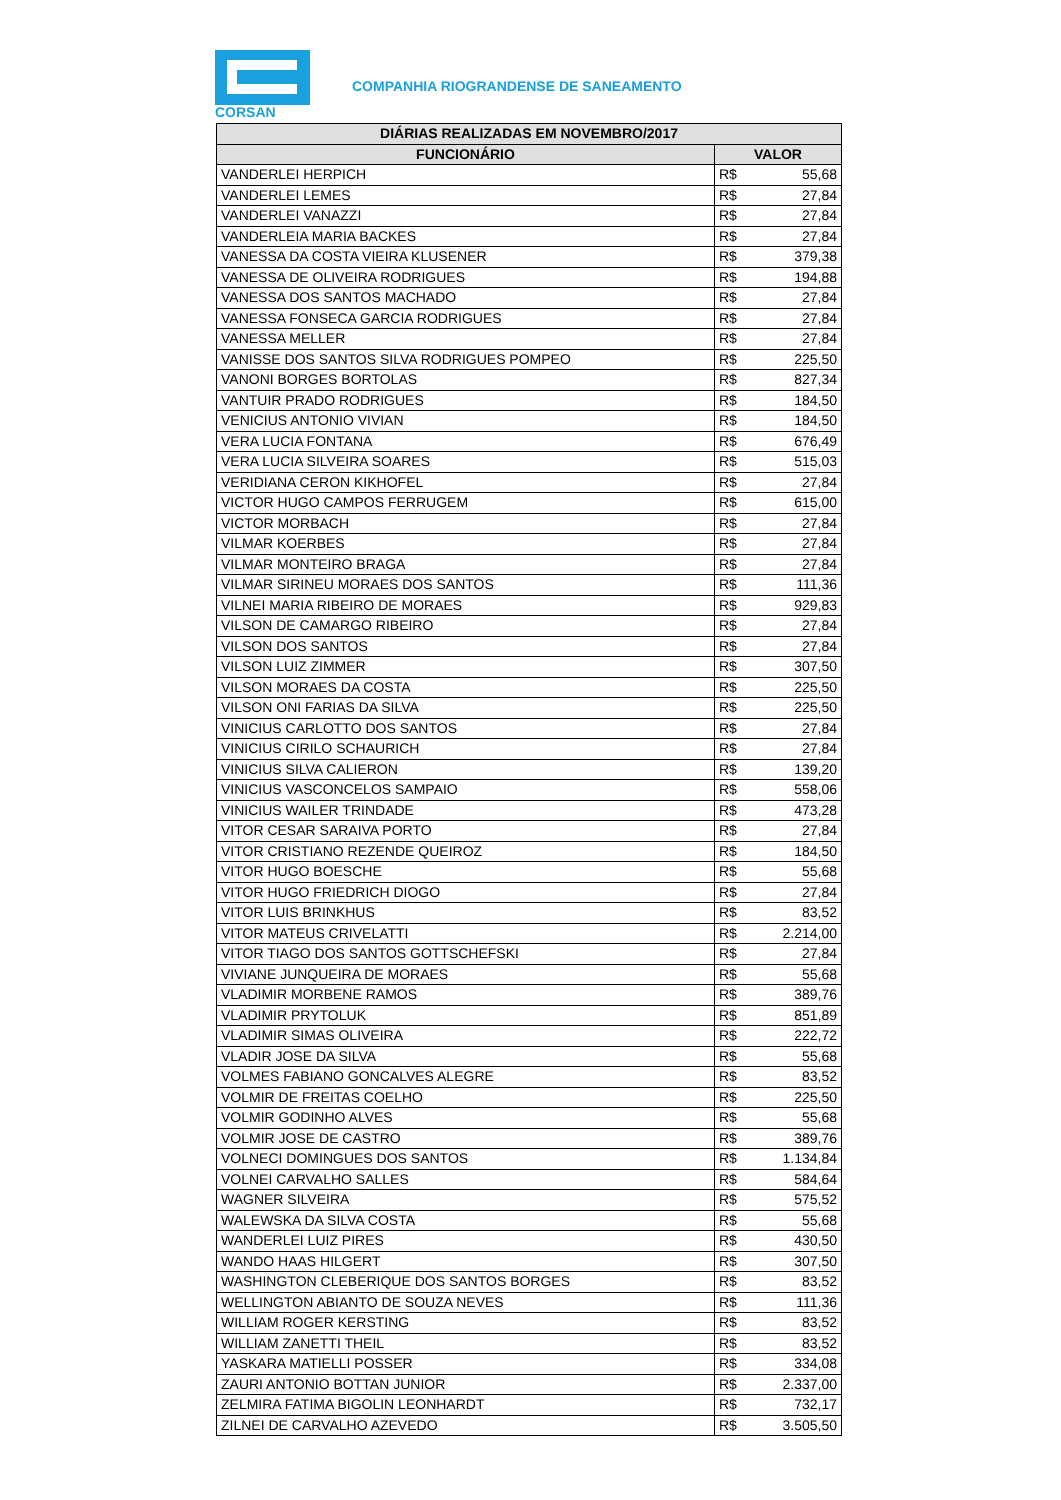CORSAN
COMPANHIA RIOGRANDENSE DE SANEAMENTO
| DIÁRIAS REALIZADAS EM NOVEMBRO/2017 | | |
| --- | --- | --- |
| FUNCIONÁRIO | VALOR | |
| VANDERLEI HERPICH | R$ | 55,68 |
| VANDERLEI LEMES | R$ | 27,84 |
| VANDERLEI VANAZZI | R$ | 27,84 |
| VANDERLEIA MARIA BACKES | R$ | 27,84 |
| VANESSA DA COSTA VIEIRA KLUSENER | R$ | 379,38 |
| VANESSA DE OLIVEIRA RODRIGUES | R$ | 194,88 |
| VANESSA DOS SANTOS MACHADO | R$ | 27,84 |
| VANESSA FONSECA GARCIA RODRIGUES | R$ | 27,84 |
| VANESSA MELLER | R$ | 27,84 |
| VANISSE DOS SANTOS SILVA RODRIGUES POMPEO | R$ | 225,50 |
| VANONI BORGES BORTOLAS | R$ | 827,34 |
| VANTUIR PRADO RODRIGUES | R$ | 184,50 |
| VENICIUS ANTONIO VIVIAN | R$ | 184,50 |
| VERA LUCIA FONTANA | R$ | 676,49 |
| VERA LUCIA SILVEIRA SOARES | R$ | 515,03 |
| VERIDIANA CERON KIKHOFEL | R$ | 27,84 |
| VICTOR HUGO CAMPOS FERRUGEM | R$ | 615,00 |
| VICTOR MORBACH | R$ | 27,84 |
| VILMAR KOERBES | R$ | 27,84 |
| VILMAR MONTEIRO BRAGA | R$ | 27,84 |
| VILMAR SIRINEU MORAES DOS SANTOS | R$ | 111,36 |
| VILNEI MARIA RIBEIRO DE MORAES | R$ | 929,83 |
| VILSON DE CAMARGO RIBEIRO | R$ | 27,84 |
| VILSON DOS SANTOS | R$ | 27,84 |
| VILSON LUIZ ZIMMER | R$ | 307,50 |
| VILSON MORAES DA COSTA | R$ | 225,50 |
| VILSON ONI FARIAS DA SILVA | R$ | 225,50 |
| VINICIUS CARLOTTO DOS SANTOS | R$ | 27,84 |
| VINICIUS CIRILO SCHAURICH | R$ | 27,84 |
| VINICIUS SILVA CALIERON | R$ | 139,20 |
| VINICIUS VASCONCELOS SAMPAIO | R$ | 558,06 |
| VINICIUS WAILER TRINDADE | R$ | 473,28 |
| VITOR CESAR SARAIVA PORTO | R$ | 27,84 |
| VITOR CRISTIANO REZENDE QUEIROZ | R$ | 184,50 |
| VITOR HUGO BOESCHE | R$ | 55,68 |
| VITOR HUGO FRIEDRICH DIOGO | R$ | 27,84 |
| VITOR LUIS BRINKHUS | R$ | 83,52 |
| VITOR MATEUS CRIVELATTI | R$ | 2.214,00 |
| VITOR TIAGO DOS SANTOS GOTTSCHEFSKI | R$ | 27,84 |
| VIVIANE JUNQUEIRA DE MORAES | R$ | 55,68 |
| VLADIMIR MORBENE RAMOS | R$ | 389,76 |
| VLADIMIR PRYTOLUK | R$ | 851,89 |
| VLADIMIR SIMAS OLIVEIRA | R$ | 222,72 |
| VLADIR JOSE DA SILVA | R$ | 55,68 |
| VOLMES FABIANO GONCALVES ALEGRE | R$ | 83,52 |
| VOLMIR DE FREITAS COELHO | R$ | 225,50 |
| VOLMIR GODINHO ALVES | R$ | 55,68 |
| VOLMIR JOSE DE CASTRO | R$ | 389,76 |
| VOLNECI DOMINGUES DOS SANTOS | R$ | 1.134,84 |
| VOLNEI CARVALHO SALLES | R$ | 584,64 |
| WAGNER SILVEIRA | R$ | 575,52 |
| WALEWSKA DA SILVA COSTA | R$ | 55,68 |
| WANDERLEI LUIZ PIRES | R$ | 430,50 |
| WANDO HAAS HILGERT | R$ | 307,50 |
| WASHINGTON CLEBERIQUE DOS SANTOS BORGES | R$ | 83,52 |
| WELLINGTON ABIANTO DE SOUZA NEVES | R$ | 111,36 |
| WILLIAM ROGER KERSTING | R$ | 83,52 |
| WILLIAM ZANETTI THEIL | R$ | 83,52 |
| YASKARA MATIELLI POSSER | R$ | 334,08 |
| ZAURI ANTONIO BOTTAN JUNIOR | R$ | 2.337,00 |
| ZELMIRA FATIMA BIGOLIN LEONHARDT | R$ | 732,17 |
| ZILNEI DE CARVALHO AZEVEDO | R$ | 3.505,50 |